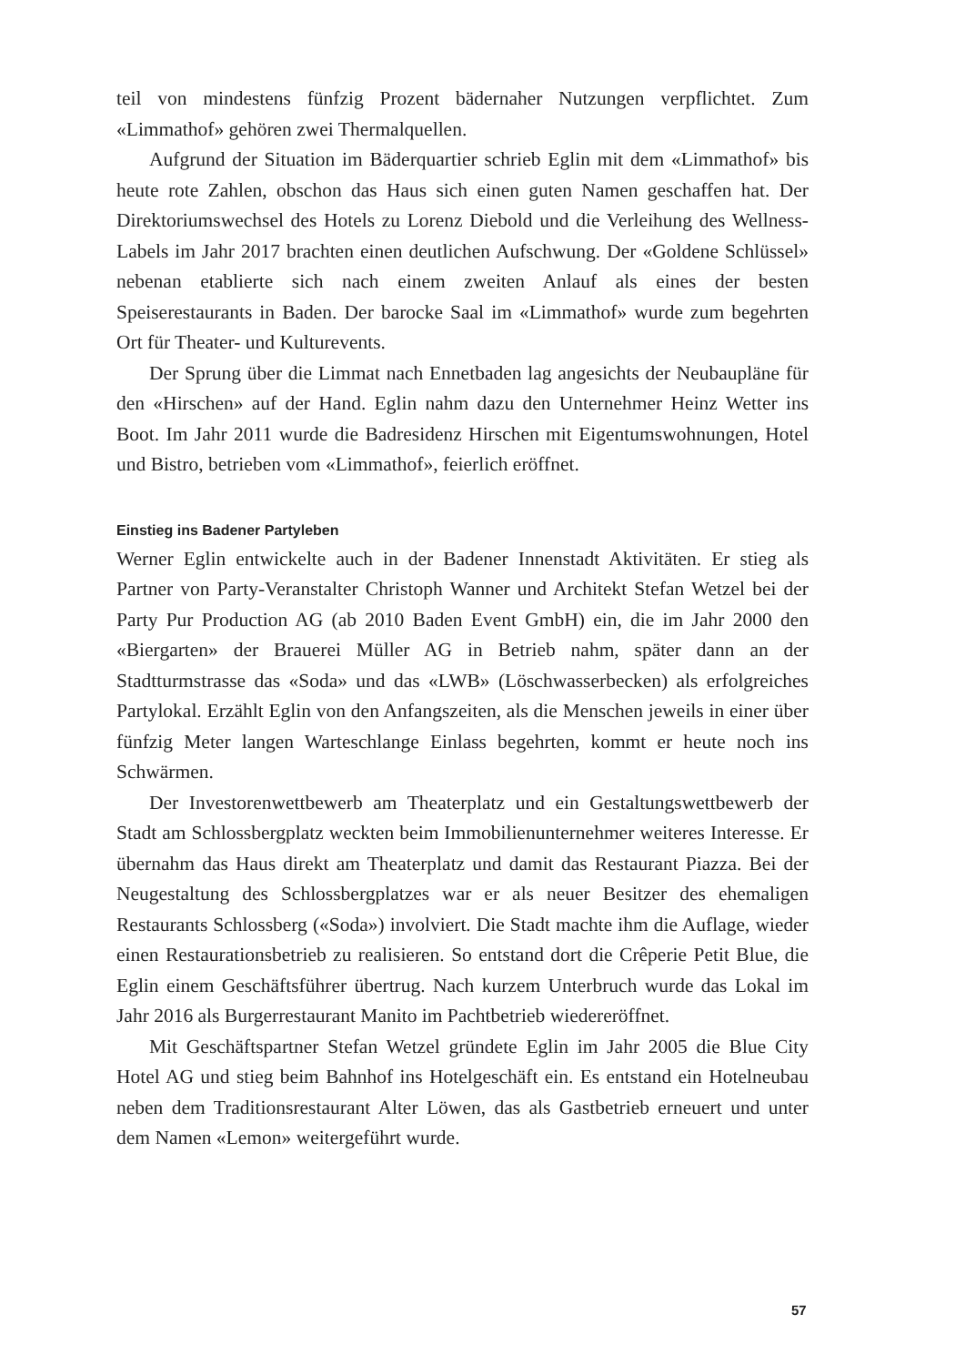teil von mindestens fünfzig Prozent bädernaher Nutzungen verpflichtet. Zum «Limmathof» gehören zwei Thermalquellen.
Aufgrund der Situation im Bäderquartier schrieb Eglin mit dem «Limmathof» bis heute rote Zahlen, obschon das Haus sich einen guten Namen geschaffen hat. Der Direktoriumswechsel des Hotels zu Lorenz Diebold und die Verleihung des Wellness-Labels im Jahr 2017 brachten einen deutlichen Aufschwung. Der «Goldene Schlüssel» nebenan etablierte sich nach einem zweiten Anlauf als eines der besten Speiserestaurants in Baden. Der barocke Saal im «Limmathof» wurde zum begehrten Ort für Theater- und Kulturevents.
Der Sprung über die Limmat nach Ennetbaden lag angesichts der Neubaupläne für den «Hirschen» auf der Hand. Eglin nahm dazu den Unternehmer Heinz Wetter ins Boot. Im Jahr 2011 wurde die Badresidenz Hirschen mit Eigentumswohnungen, Hotel und Bistro, betrieben vom «Limmathof», feierlich eröffnet.
Einstieg ins Badener Partyleben
Werner Eglin entwickelte auch in der Badener Innenstadt Aktivitäten. Er stieg als Partner von Party-Veranstalter Christoph Wanner und Architekt Stefan Wetzel bei der Party Pur Production AG (ab 2010 Baden Event GmbH) ein, die im Jahr 2000 den «Biergarten» der Brauerei Müller AG in Betrieb nahm, später dann an der Stadtturmstrasse das «Soda» und das «LWB» (Löschwasserbecken) als erfolgreiches Partylokal. Erzählt Eglin von den Anfangszeiten, als die Menschen jeweils in einer über fünfzig Meter langen Warteschlange Einlass begehrten, kommt er heute noch ins Schwärmen.
Der Investorenwettbewerb am Theaterplatz und ein Gestaltungswettbewerb der Stadt am Schlossbergplatz weckten beim Immobilienunternehmer weiteres Interesse. Er übernahm das Haus direkt am Theaterplatz und damit das Restaurant Piazza. Bei der Neugestaltung des Schlossbergplatzes war er als neuer Besitzer des ehemaligen Restaurants Schlossberg («Soda») involviert. Die Stadt machte ihm die Auflage, wieder einen Restaurationsbetrieb zu realisieren. So entstand dort die Crêperie Petit Blue, die Eglin einem Geschäftsführer übertrug. Nach kurzem Unterbruch wurde das Lokal im Jahr 2016 als Burgerrestaurant Manito im Pachtbetrieb wiedereröffnet.
Mit Geschäftspartner Stefan Wetzel gründete Eglin im Jahr 2005 die Blue City Hotel AG und stieg beim Bahnhof ins Hotelgeschäft ein. Es entstand ein Hotelneubau neben dem Traditionsrestaurant Alter Löwen, das als Gastbetrieb erneuert und unter dem Namen «Lemon» weitergeführt wurde.
57